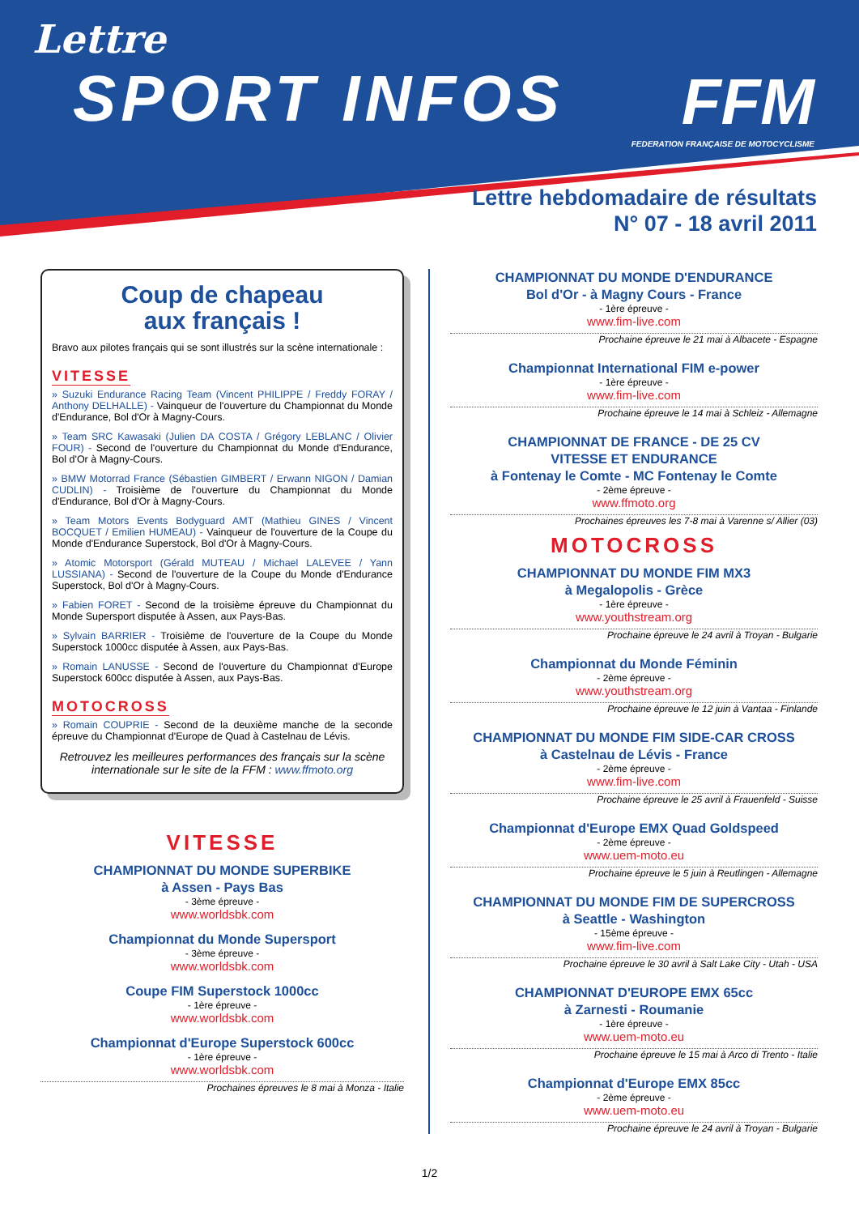Lettre
SPORT INFOS
FFM
FEDERATION FRANÇAISE DE MOTOCYCLISME
Lettre hebdomadaire de résultats
N° 07 - 18 avril 2011
Coup de chapeau
aux français !
Bravo aux pilotes français qui se sont illustrés sur la scène internationale :
VITESSE
» Suzuki Endurance Racing Team (Vincent PHILIPPE / Freddy FORAY / Anthony DELHALLE) - Vainqueur de l'ouverture du Championnat du Monde d'Endurance, Bol d'Or à Magny-Cours.
» Team SRC Kawasaki (Julien DA COSTA / Grégory LEBLANC / Olivier FOUR) - Second de l'ouverture du Championnat du Monde d'Endurance, Bol d'Or à Magny-Cours.
» BMW Motorrad France (Sébastien GIMBERT / Erwann NIGON / Damian CUDLIN) - Troisième de l'ouverture du Championnat du Monde d'Endurance, Bol d'Or à Magny-Cours.
» Team Motors Events Bodyguard AMT (Mathieu GINES / Vincent BOCQUET / Emilien HUMEAU) - Vainqueur de l'ouverture de la Coupe du Monde d'Endurance Superstock, Bol d'Or à Magny-Cours.
» Atomic Motorsport (Gérald MUTEAU / Michael LALEVEE / Yann LUSSIANA) - Second de l'ouverture de la Coupe du Monde d'Endurance Superstock, Bol d'Or à Magny-Cours.
» Fabien FORET - Second de la troisième épreuve du Championnat du Monde Supersport disputée à Assen, aux Pays-Bas.
» Sylvain BARRIER - Troisième de l'ouverture de la Coupe du Monde Superstock 1000cc disputée à Assen, aux Pays-Bas.
» Romain LANUSSE - Second de l'ouverture du Championnat d'Europe Superstock 600cc disputée à Assen, aux Pays-Bas.
MOTOCROSS
» Romain COUPRIE - Second de la deuxième manche de la seconde épreuve du Championnat d'Europe de Quad à Castelnau de Lévis.
Retrouvez les meilleures performances des français sur la scène internationale sur le site de la FFM : www.ffmoto.org
VITESSE
CHAMPIONNAT DU MONDE SUPERBIKE
à Assen - Pays Bas
- 3ème épreuve -
www.worldsbk.com
Championnat du Monde Supersport
- 3ème épreuve -
www.worldsbk.com
Coupe FIM Superstock 1000cc
- 1ère épreuve -
www.worldsbk.com
Championnat d'Europe Superstock 600cc
- 1ère épreuve -
www.worldsbk.com
Prochaines épreuves le 8 mai à Monza - Italie
CHAMPIONNAT DU MONDE D'ENDURANCE
Bol d'Or - à Magny Cours - France
- 1ère épreuve -
www.fim-live.com
Prochaine épreuve le 21 mai à Albacete - Espagne
Championnat International FIM e-power
- 1ère épreuve -
www.fim-live.com
Prochaine épreuve le 14 mai à Schleiz - Allemagne
CHAMPIONNAT DE FRANCE - DE 25 CV
VITESSE ET ENDURANCE
à Fontenay le Comte - MC Fontenay le Comte
- 2ème épreuve -
www.ffmoto.org
Prochaines épreuves les 7-8 mai à Varenne s/ Allier (03)
MOTOCROSS
CHAMPIONNAT DU MONDE FIM MX3
à Megalopolis - Grèce
- 1ère épreuve -
www.youthstream.org
Prochaine épreuve le 24 avril à Troyan - Bulgarie
Championnat du Monde Féminin
- 2ème épreuve -
www.youthstream.org
Prochaine épreuve le 12 juin à Vantaa - Finlande
CHAMPIONNAT DU MONDE FIM SIDE-CAR CROSS
à Castelnau de Lévis - France
- 2ème épreuve -
www.fim-live.com
Prochaine épreuve le 25 avril à Frauenfeld - Suisse
Championnat d'Europe EMX Quad Goldspeed
- 2ème épreuve -
www.uem-moto.eu
Prochaine épreuve le 5 juin à Reutlingen - Allemagne
CHAMPIONNAT DU MONDE FIM DE SUPERCROSS
à Seattle - Washington
- 15ème épreuve -
www.fim-live.com
Prochaine épreuve le 30 avril à Salt Lake City - Utah - USA
CHAMPIONNAT D'EUROPE EMX 65cc
à Zarnesti - Roumanie
- 1ère épreuve -
www.uem-moto.eu
Prochaine épreuve le 15 mai à Arco di Trento - Italie
Championnat d'Europe EMX 85cc
- 2ème épreuve -
www.uem-moto.eu
Prochaine épreuve le 24 avril à Troyan - Bulgarie
1/2